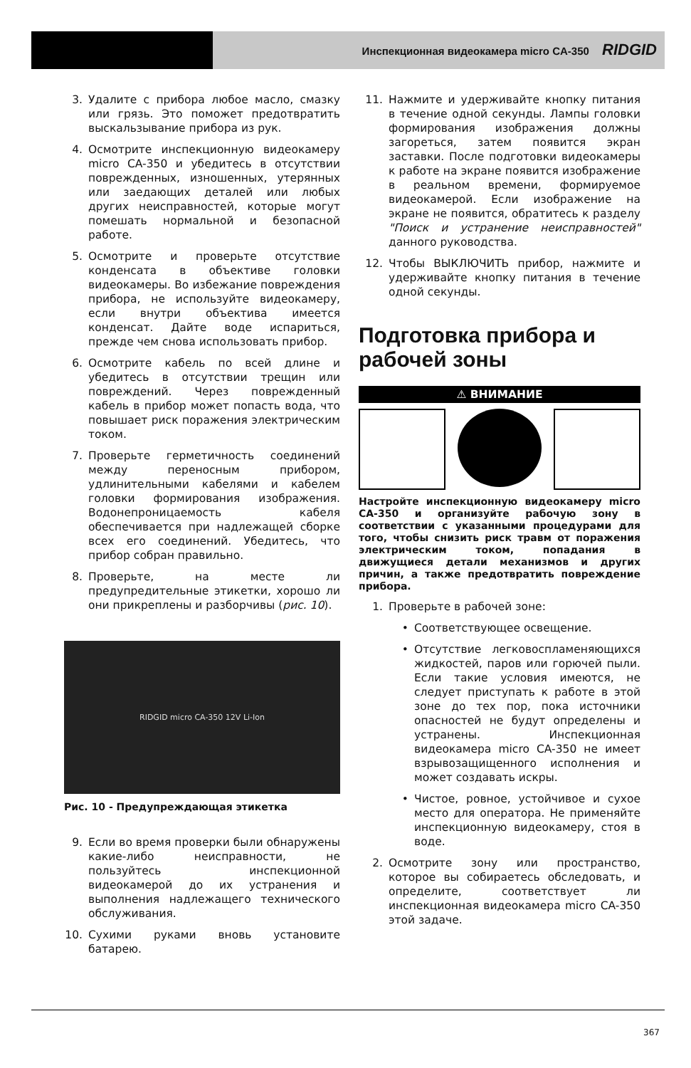Инспекционная видеокамера micro CA-350 RIDGID
3. Удалите с прибора любое масло, смазку или грязь. Это поможет предотвратить выскальзывание прибора из рук.
4. Осмотрите инспекционную видеокамеру micro CA-350 и убедитесь в отсутствии поврежденных, изношенных, утерянных или заедающих деталей или любых других неисправностей, которые могут помешать нормальной и безопасной работе.
5. Осмотрите и проверьте отсутствие конденсата в объективе головки видеокамеры. Во избежание повреждения прибора, не используйте видеокамеру, если внутри объектива имеется конденсат. Дайте воде испариться, прежде чем снова использовать прибор.
6. Осмотрите кабель по всей длине и убедитесь в отсутствии трещин или повреждений. Через поврежденный кабель в прибор может попасть вода, что повышает риск поражения электрическим током.
7. Проверьте герметичность соединений между переносным прибором, удлинительными кабелями и кабелем головки формирования изображения. Водонепроницаемость кабеля обеспечивается при надлежащей сборке всех его соединений. Убедитесь, что прибор собран правильно.
8. Проверьте, на месте ли предупредительные этикетки, хорошо ли они прикреплены и разборчивы (рис. 10).
RIDGID micro CA-350 12V Li-Ion
Рис. 10 - Предупреждающая этикетка
9. Если во время проверки были обнаружены какие-либо неисправности, не пользуйтесь инспекционной видеокамерой до их устранения и выполнения надлежащего технического обслуживания.
10. Сухими руками вновь установите батарею.
11. Нажмите и удерживайте кнопку питания в течение одной секунды. Лампы головки формирования изображения должны загореться, затем появится экран заставки. После подготовки видеокамеры к работе на экране появится изображение в реальном времени, формируемое видеокамерой. Если изображение на экране не появится, обратитесь к разделу "Поиск и устранение неисправностей" данного руководства.
12. Чтобы ВЫКЛЮЧИТЬ прибор, нажмите и удерживайте кнопку питания в течение одной секунды.
Подготовка прибора и рабочей зоны
⚠ ВНИМАНИЕ
Настройте инспекционную видеокамеру micro CA-350 и организуйте рабочую зону в соответствии с указанными процедурами для того, чтобы снизить риск травм от поражения электрическим током, попадания в движущиеся детали механизмов и других причин, а также предотвратить повреждение прибора.
1. Проверьте в рабочей зоне:
• Соответствующее освещение.
• Отсутствие легковоспламеняющихся жидкостей, паров или горючей пыли. Если такие условия имеются, не следует приступать к работе в этой зоне до тех пор, пока источники опасностей не будут определены и устранены. Инспекционная видеокамера micro CA-350 не имеет взрывозащищенного исполнения и может создавать искры.
• Чистое, ровное, устойчивое и сухое место для оператора. Не применяйте инспекционную видеокамеру, стоя в воде.
2. Осмотрите зону или пространство, которое вы собираетесь обследовать, и определите, соответствует ли инспекционная видеокамера micro CA-350 этой задаче.
367